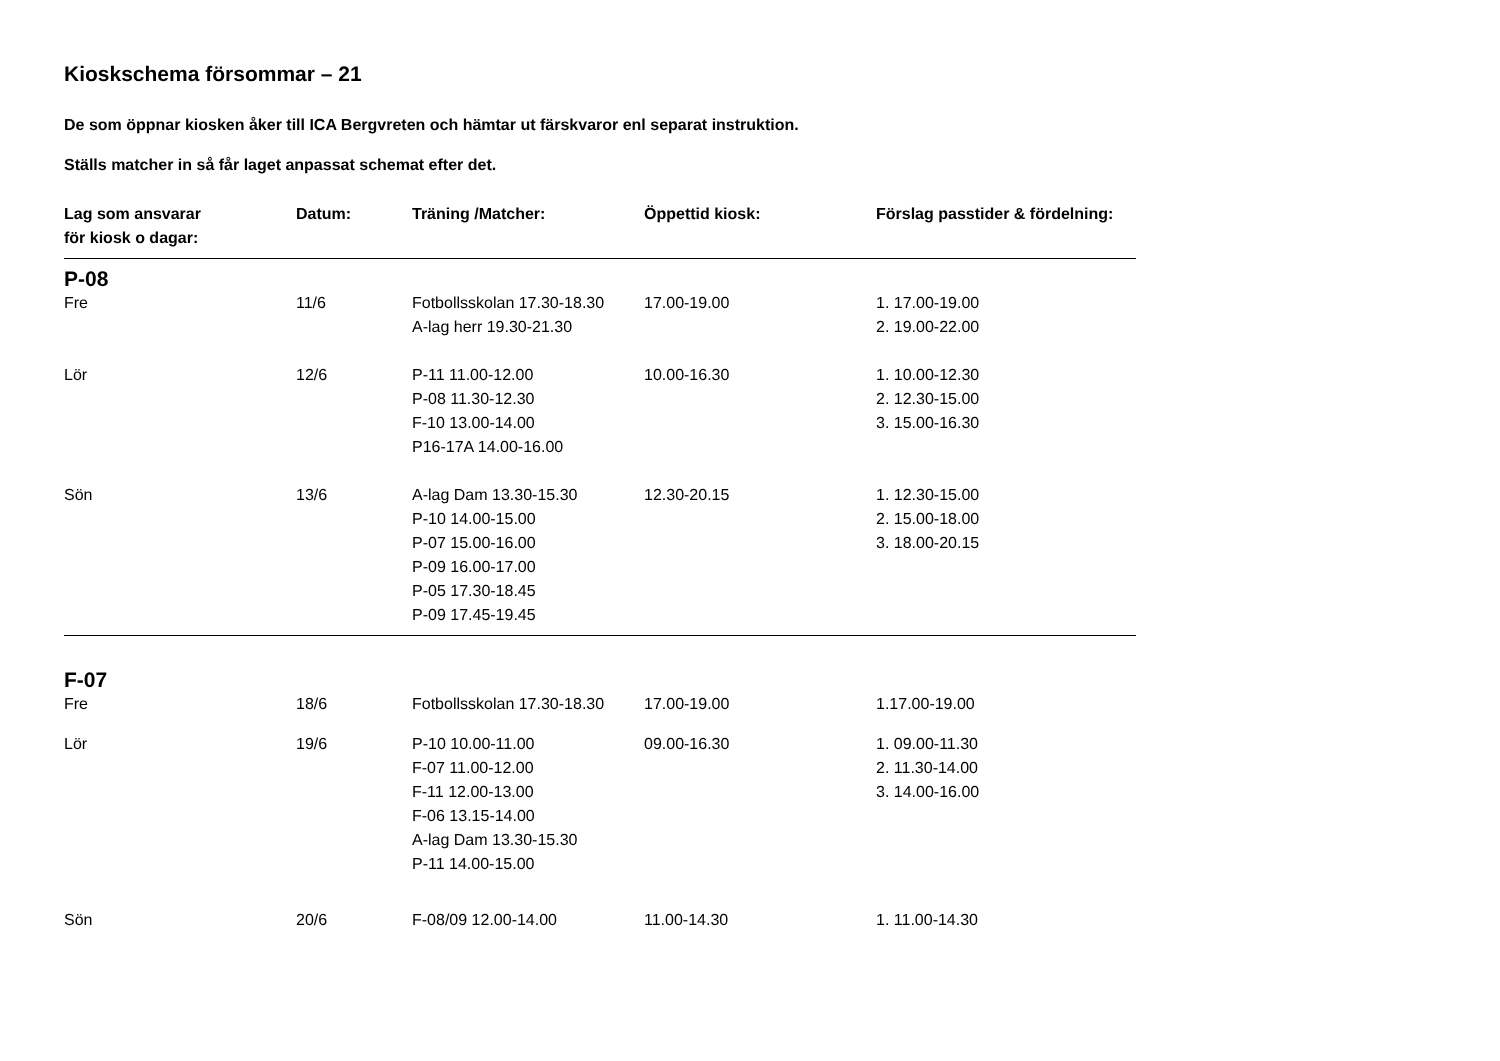Kioskschema försommar – 21
De som öppnar kiosken åker till ICA Bergvreten och hämtar ut färskvaror enl separat instruktion.
Ställs matcher in så får laget anpassat schemat efter det.
| Lag som ansvarar för kiosk o dagar: | Datum: | Träning /Matcher: | Öppettid kiosk: | Förslag passtider & fördelning: |
| --- | --- | --- | --- | --- |
| P-08 | | | | |
| Fre | 11/6 | Fotbollsskolan 17.30-18.30 A-lag herr 19.30-21.30 | 17.00-19.00 | 1. 17.00-19.00 2. 19.00-22.00 |
| Lör | 12/6 | P-11 11.00-12.00 P-08 11.30-12.30 F-10 13.00-14.00 P16-17A 14.00-16.00 | 10.00-16.30 | 1. 10.00-12.30 2. 12.30-15.00 3. 15.00-16.30 |
| Sön | 13/6 | A-lag Dam 13.30-15.30 P-10 14.00-15.00 P-07 15.00-16.00 P-09 16.00-17.00 P-05 17.30-18.45 P-09 17.45-19.45 | 12.30-20.15 | 1. 12.30-15.00 2. 15.00-18.00 3. 18.00-20.15 |
| F-07 | | | | |
| Fre | 18/6 | Fotbollsskolan 17.30-18.30 | 17.00-19.00 | 1.17.00-19.00 |
| Lör | 19/6 | P-10 10.00-11.00 F-07 11.00-12.00 F-11 12.00-13.00 F-06 13.15-14.00 A-lag Dam 13.30-15.30 P-11 14.00-15.00 | 09.00-16.30 | 1. 09.00-11.30 2. 11.30-14.00 3. 14.00-16.00 |
| Sön | 20/6 | F-08/09 12.00-14.00 | 11.00-14.30 | 1. 11.00-14.30 |